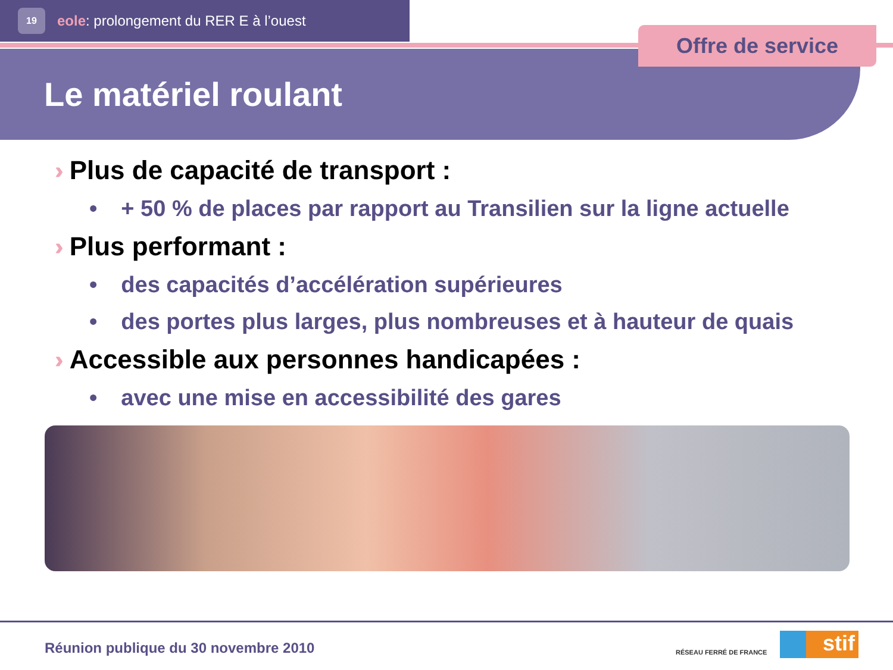19
eole: prolongement du RER E à l’ouest
Offre de service
Le matériel roulant
›› Plus de capacité de transport :
• + 50 % de places par rapport au Transilien sur la ligne actuelle
›› Plus performant :
• des capacités d’accélération supérieures
• des portes plus larges, plus nombreuses et à hauteur de quais
›› Accessible aux personnes handicapées :
• avec une mise en accessibilité des gares
Réunion publique du 30 novembre 2010
RÉSEAU FERRÉ DE FRANCE stif